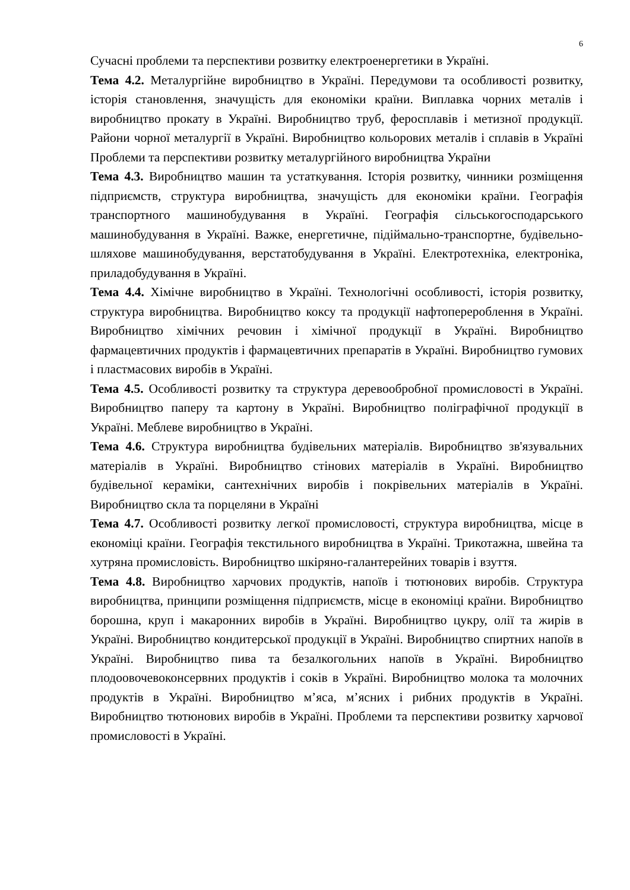6
Сучасні проблеми та перспективи розвитку електроенергетики в Україні.
Тема 4.2. Металургійне виробництво в Україні. Передумови та особливості розвитку, історія становлення, значущість для економіки країни. Виплавка чорних металів і виробництво прокату в Україні. Виробництво труб, феросплавів і метизної продукції. Райони чорної металургії в Україні. Виробництво кольорових металів і сплавів в Україні Проблеми та перспективи розвитку металургійного виробництва України
Тема 4.3. Виробництво машин та устаткування. Історія розвитку, чинники розміщення підприємств, структура виробництва, значущість для економіки країни. Географія транспортного машинобудування в Україні. Географія сільськогосподарського машинобудування в Україні. Важке, енергетичне, підіймально-транспортне, будівельно-шляхове машинобудування, верстатобудування в Україні. Електротехніка, електроніка, приладобудування в Україні.
Тема 4.4. Хімічне виробництво в Україні. Технологічні особливості, історія розвитку, структура виробництва. Виробництво коксу та продукції нафтоперероблення в Україні. Виробництво хімічних речовин і хімічної продукції в Україні. Виробництво фармацевтичних продуктів і фармацевтичних препаратів в Україні. Виробництво гумових і пластмасових виробів в Україні.
Тема 4.5. Особливості розвитку та структура деревообробної промисловості в Україні. Виробництво паперу та картону в Україні. Виробництво поліграфічної продукції в Україні. Меблеве виробництво в Україні.
Тема 4.6. Структура виробництва будівельних матеріалів. Виробництво зв'язувальних матеріалів в Україні. Виробництво стінових матеріалів в Україні. Виробництво будівельної кераміки, сантехнічних виробів і покрівельних матеріалів в Україні. Виробництво скла та порцеляни в Україні
Тема 4.7. Особливості розвитку легкої промисловості, структура виробництва, місце в економіці країни. Географія текстильного виробництва в Україні. Трикотажна, швейна та хутряна промисловість. Виробництво шкіряно-галантерейних товарів і взуття.
Тема 4.8. Виробництво харчових продуктів, напоїв і тютюнових виробів. Структура виробництва, принципи розміщення підприємств, місце в економіці країни. Виробництво борошна, круп і макаронних виробів в Україні. Виробництво цукру, олії та жирів в Україні. Виробництво кондитерської продукції в Україні. Виробництво спиртних напоїв в Україні. Виробництво пива та безалкогольних напоїв в Україні. Виробництво плодоовочевоконсервних продуктів і соків в Україні. Виробництво молока та молочних продуктів в Україні. Виробництво м’яса, м’ясних і рибних продуктів в Україні. Виробництво тютюнових виробів в Україні. Проблеми та перспективи розвитку харчової промисловості в Україні.